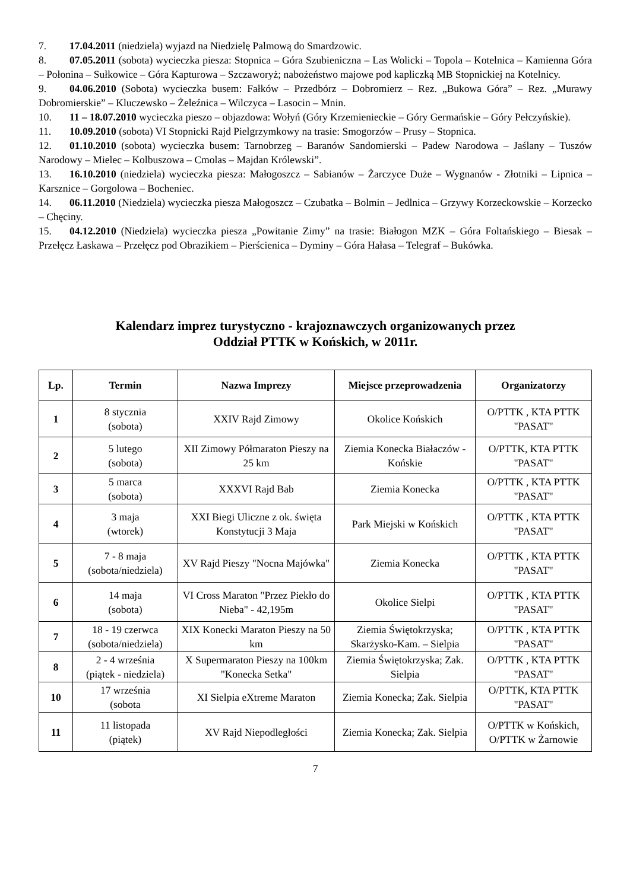7. 17.04.2011 (niedziela) wyjazd na Niedzielę Palmową do Smardzowic.
8. 07.05.2011 (sobota) wycieczka piesza: Stopnica – Góra Szubieniczna – Las Wolicki – Topola – Kotelnica – Kamienna Góra – Połonina – Sułkowice – Góra Kapturowa – Szczaworyż; nabożeństwo majowe pod kapliczką MB Stopnickiej na Kotelnicy.
9. 04.06.2010 (Sobota) wycieczka busem: Fałków – Przedbórz – Dobromierz – Rez. „Bukowa Góra” – Rez. „Murawy Dobromierskie” – Kluczewsko – Żeleźnica – Wilczyca – Lasocin – Mnin.
10. 11 – 18.07.2010 wycieczka pieszo – objazdowa: Wołyń (Góry Krzemienieckie – Góry Germańskie – Góry Pełczyńskie).
11. 10.09.2010 (sobota) VI Stopnicki Rajd Pielgrzymkowy na trasie: Smogorzów – Prusy – Stopnica.
12. 01.10.2010 (sobota) wycieczka busem: Tarnobrzeg – Baranów Sandomierski – Padew Narodowa – Jaślany – Tuszów Narodowy – Mielec – Kolbuszowa – Cmolas – Majdan Królewski”.
13. 16.10.2010 (niedziela) wycieczka piesza: Małogoszcz – Sabianów – Żarczyce Duże – Wygnanów - Złotniki – Lipnica – Karsznice – Gorgolowa – Bocheniec.
14. 06.11.2010 (Niedziela) wycieczka piesza Małogoszcz – Czubatka – Bolmin – Jedlnica – Grzywy Korzeckowskie – Korzecko – Chęciny.
15. 04.12.2010 (Niedziela) wycieczka piesza „Powitanie Zimy” na trasie: Białogon MZK – Góra Foltańskiego – Biesak – Przełęcz Łaskawa – Przełęcz pod Obrazikiem – Pierścienica – Dyminy – Góra Hałasa – Telegraf – Bukówka.
Kalendarz imprez turystyczno - krajoznawczych organizowanych przez
Oddział PTTK w Końskich, w 2011r.
| Lp. | Termin | Nazwa Imprezy | Miejsce przeprowadzenia | Organizatorzy |
| --- | --- | --- | --- | --- |
| 1 | 8 stycznia (sobota) | XXIV Rajd Zimowy | Okolice Końskich | O/PTTK , KTA PTTK "PASAT" |
| 2 | 5 lutego (sobota) | XII Zimowy Półmaraton Pieszy na 25 km | Ziemia Konecka Białaczów - Końskie | O/PTTK, KTA PTTK "PASAT" |
| 3 | 5 marca (sobota) | XXXVI Rajd Bab | Ziemia Konecka | O/PTTK , KTA PTTK "PASAT" |
| 4 | 3 maja (wtorek) | XXI Biegi Uliczne z ok. święta Konstytucji 3 Maja | Park Miejski w Końskich | O/PTTK , KTA PTTK "PASAT" |
| 5 | 7 - 8 maja (sobota/niedziela) | XV Rajd Pieszy "Nocna Majówka" | Ziemia Konecka | O/PTTK , KTA PTTK "PASAT" |
| 6 | 14 maja (sobota) | VI Cross Maraton "Przez Piekło do Nieba" - 42,195m | Okolice Sielpi | O/PTTK , KTA PTTK "PASAT" |
| 7 | 18 - 19 czerwca (sobota/niedziela) | XIX Konecki Maraton Pieszy na 50 km | Ziemia Świętokrzyska; Skarżysko-Kam. – Sielpia | O/PTTK , KTA PTTK "PASAT" |
| 8 | 2 - 4 września (piątek - niedziela) | X Supermaraton Pieszy na 100km "Konecka Setka" | Ziemia Świętokrzyska; Zak. Sielpia | O/PTTK , KTA PTTK "PASAT" |
| 10 | 17 września (sobota | XI Sielpia eXtreme Maraton | Ziemia Konecka; Zak. Sielpia | O/PTTK, KTA PTTK "PASAT" |
| 11 | 11 listopada (piątek) | XV Rajd Niepodległości | Ziemia Konecka; Zak. Sielpia | O/PTTK w Końskich, O/PTTK w Żarnowie |
7